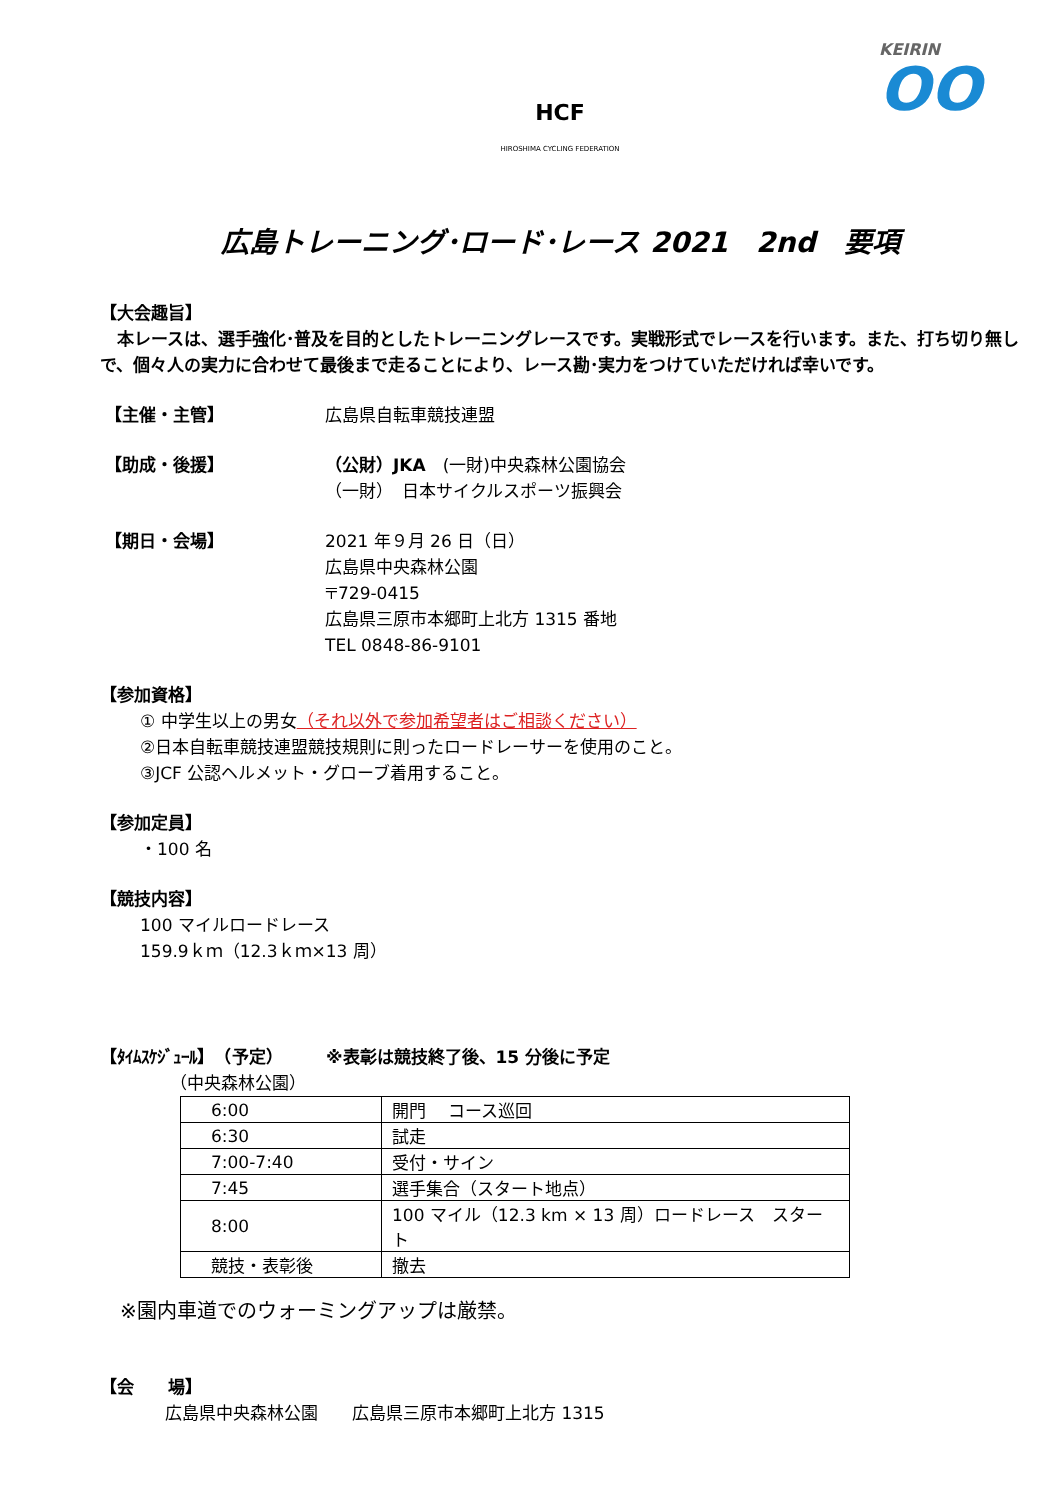HCF
HIROSHIMA CYCLING FEDERATION
KEIRIN
OO
広島トレーニング･ロード･レース 2021　2nd　要項
【大会趣旨】
　本レースは、選手強化･普及を目的としたトレーニングレースです。実戦形式でレースを行います。また、打ち切り無しで、個々人の実力に合わせて最後まで走ることにより、レース勘･実力をつけていただければ幸いです。
【主催・主管】 広島県自転車競技連盟
【助成・後援】 （公財）JKA　(一財)中央森林公園協会
（一財）　日本サイクルスポーツ振興会
【期日・会場】 2021 年９月 26 日（日）
広島県中央森林公園
〒729-0415
広島県三原市本郷町上北方 1315 番地
TEL 0848-86-9101
【参加資格】
① 中学生以上の男女（それ以外で参加希望者はご相談ください）
②日本自転車競技連盟競技規則に則ったロードレーサーを使用のこと。
③JCF 公認ヘルメット・グローブ着用すること。
【参加定員】
・100 名
【競技内容】
100 マイルロードレース
159.9ｋｍ（12.3ｋｍ×13 周）
【ﾀｲﾑｽｹｼﾞｭｰﾙ】　（予定）　　　※表彰は競技終了後、15 分後に予定
（中央森林公園）
| 6:00 | 開門 コース巡回 |
| 6:30 | 試走 |
| 7:00-7:40 | 受付・サイン |
| 7:45 | 選手集合（スタート地点） |
| 8:00 | 100 マイル（12.3 km × 13 周）ロードレース スタート |
| 競技・表彰後 | 撤去 |
※園内車道でのウォーミングアップは厳禁。
【会　　場】
広島県中央森林公園　　広島県三原市本郷町上北方 1315